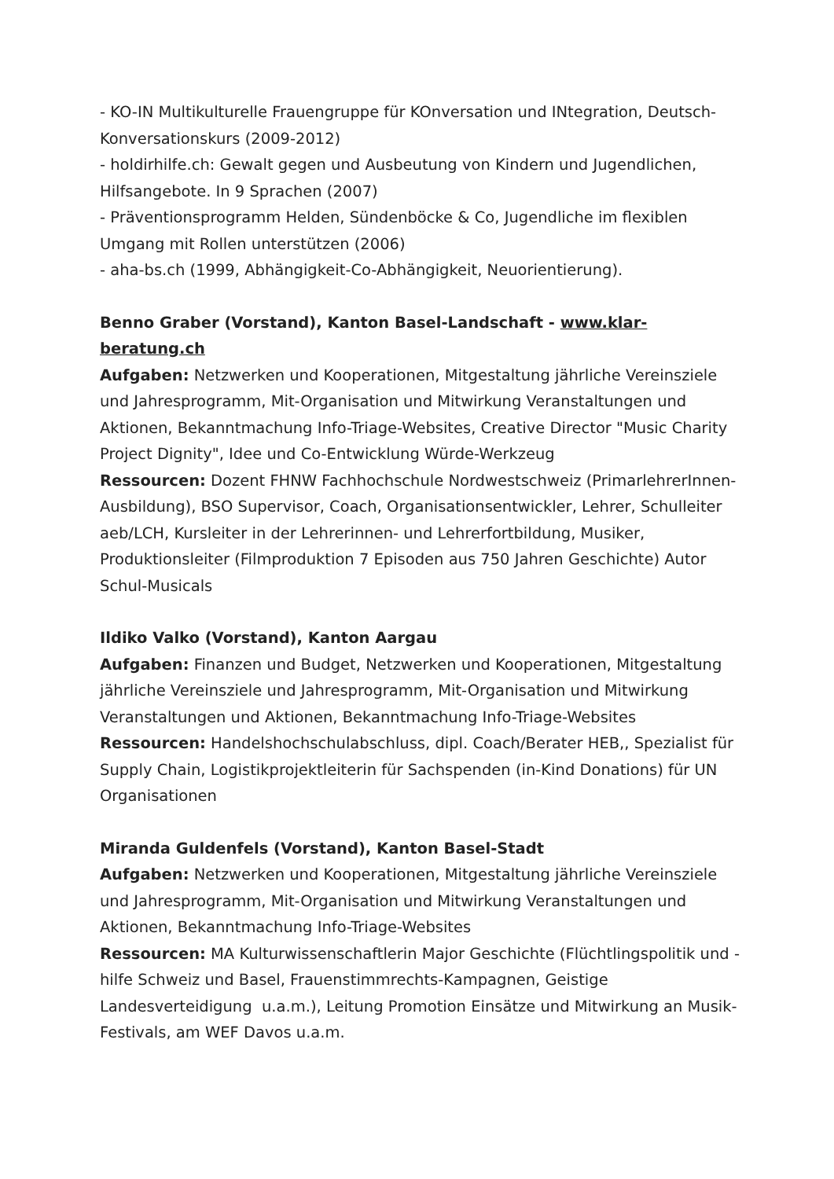- KO-IN Multikulturelle Frauengruppe für KOnversation und INtegration, Deutsch-Konversationskurs (2009-2012)
- holdirhilfe.ch: Gewalt gegen und Ausbeutung von Kindern und Jugendlichen, Hilfsangebote. In 9 Sprachen (2007)
- Präventionsprogramm Helden, Sündenböcke & Co, Jugendliche im flexiblen Umgang mit Rollen unterstützen (2006)
- aha-bs.ch (1999, Abhängigkeit-Co-Abhängigkeit, Neuorientierung).
Benno Graber (Vorstand), Kanton Basel-Landschaft - www.klar-beratung.ch
Aufgaben: Netzwerken und Kooperationen, Mitgestaltung jährliche Vereinsziele und Jahresprogramm, Mit-Organisation und Mitwirkung Veranstaltungen und Aktionen, Bekanntmachung Info-Triage-Websites, Creative Director "Music Charity Project Dignity", Idee und Co-Entwicklung Würde-Werkzeug
Ressourcen: Dozent FHNW Fachhochschule Nordwestschweiz (PrimarlehrerInnen-Ausbildung), BSO Supervisor, Coach, Organisationsentwickler, Lehrer, Schulleiter aeb/LCH, Kursleiter in der Lehrerinnen- und Lehrerfortbildung, Musiker, Produktionsleiter (Filmproduktion 7 Episoden aus 750 Jahren Geschichte) Autor Schul-Musicals
Ildiko Valko (Vorstand), Kanton Aargau
Aufgaben: Finanzen und Budget, Netzwerken und Kooperationen, Mitgestaltung jährliche Vereinsziele und Jahresprogramm, Mit-Organisation und Mitwirkung Veranstaltungen und Aktionen, Bekanntmachung Info-Triage-Websites
Ressourcen: Handelshochschulabschluss, dipl. Coach/Berater HEB,, Spezialist für Supply Chain, Logistikprojektleiterin für Sachspenden (in-Kind Donations) für UN Organisationen
Miranda Guldenfels (Vorstand), Kanton Basel-Stadt
Aufgaben: Netzwerken und Kooperationen, Mitgestaltung jährliche Vereinsziele und Jahresprogramm, Mit-Organisation und Mitwirkung Veranstaltungen und Aktionen, Bekanntmachung Info-Triage-Websites
Ressourcen: MA Kulturwissenschaftlerin Major Geschichte (Flüchtlingspolitik und -hilfe Schweiz und Basel, Frauenstimmrechts-Kampagnen, Geistige Landesverteidigung u.a.m.), Leitung Promotion Einsätze und Mitwirkung an Musik-Festivals, am WEF Davos u.a.m.